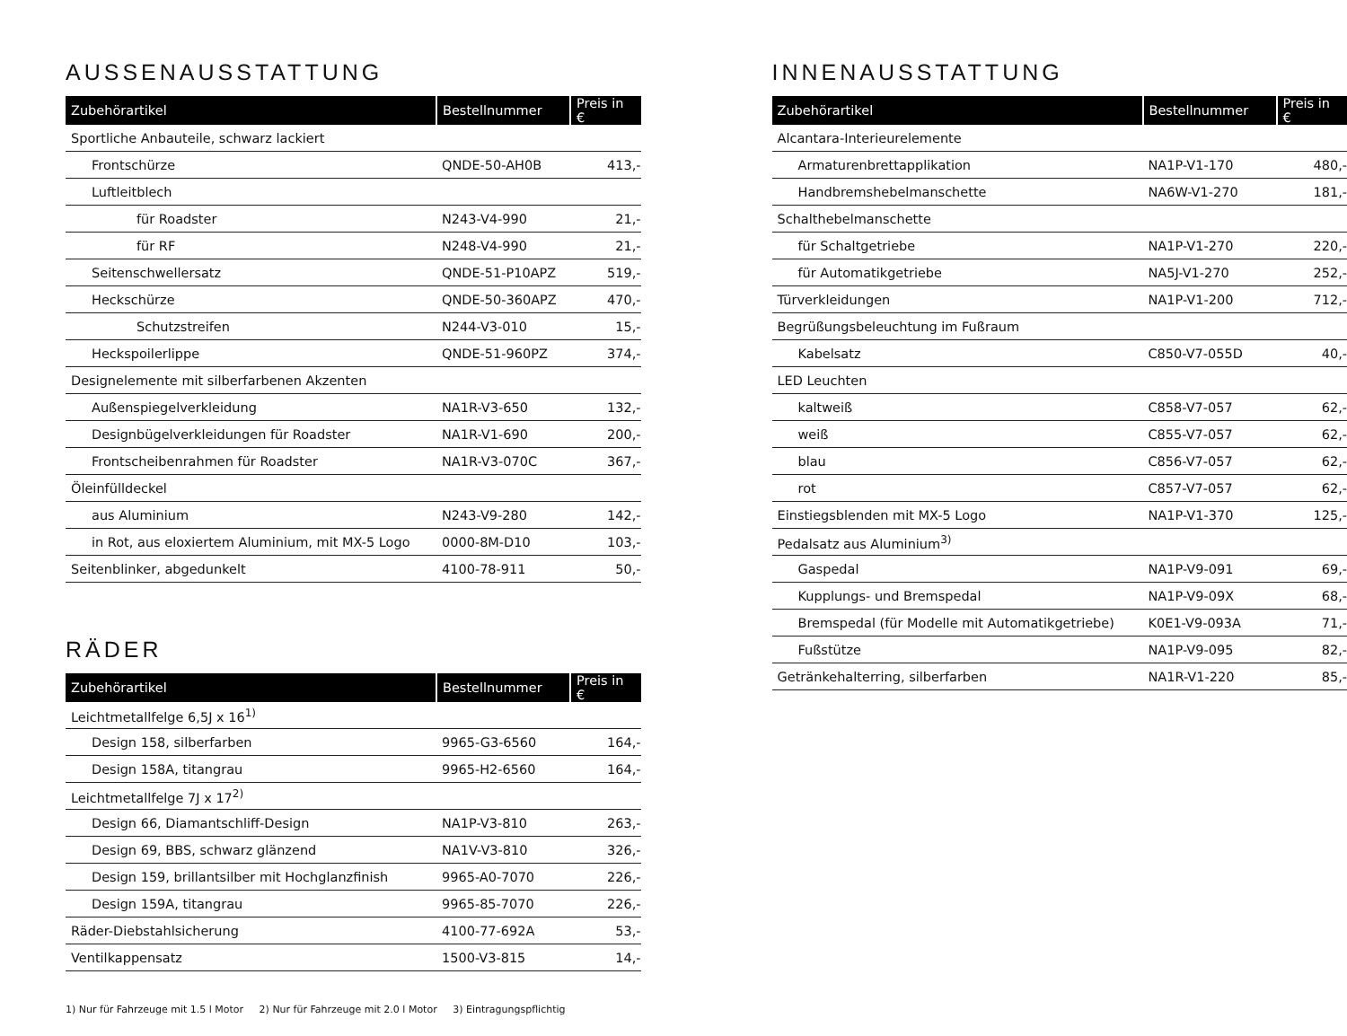AUSSENAUSSTATTUNG
| Zubehörartikel | Bestellnummer | Preis in € |
| --- | --- | --- |
| Sportliche Anbauteile, schwarz lackiert | | |
| Frontschürze | QNDE-50-AH0B | 413,- |
| Luftleitblech | | |
| für Roadster | N243-V4-990 | 21,- |
| für RF | N248-V4-990 | 21,- |
| Seitenschwellersatz | QNDE-51-P10APZ | 519,- |
| Heckschürze | QNDE-50-360APZ | 470,- |
| Schutzstreifen | N244-V3-010 | 15,- |
| Heckspoilerlippe | QNDE-51-960PZ | 374,- |
| Designelemente mit silberfarbenen Akzenten | | |
| Außenspiegelverkleidung | NA1R-V3-650 | 132,- |
| Designbügelverkleidungen für Roadster | NA1R-V1-690 | 200,- |
| Frontscheibenrahmen für Roadster | NA1R-V3-070C | 367,- |
| Öleinfülldeckel | | |
| aus Aluminium | N243-V9-280 | 142,- |
| in Rot, aus eloxiertem Aluminium, mit MX-5 Logo | 0000-8M-D10 | 103,- |
| Seitenblinker, abgedunkelt | 4100-78-911 | 50,- |
RÄDER
| Zubehörartikel | Bestellnummer | Preis in € |
| --- | --- | --- |
| Leichtmetallfelge 6,5J x 16<sup>1)</sup> | | |
| Design 158, silberfarben | 9965-G3-6560 | 164,- |
| Design 158A, titangrau | 9965-H2-6560 | 164,- |
| Leichtmetallfelge 7J x 17<sup>2)</sup> | | |
| Design 66, Diamantschliff-Design | NA1P-V3-810 | 263,- |
| Design 69, BBS, schwarz glänzend | NA1V-V3-810 | 326,- |
| Design 159, brillantsilber mit Hochglanzfinish | 9965-A0-7070 | 226,- |
| Design 159A, titangrau | 9965-85-7070 | 226,- |
| Räder-Diebstahlsicherung | 4100-77-692A | 53,- |
| Ventilkappensatz | 1500-V3-815 | 14,- |
INNENAUSSTATTUNG
| Zubehörartikel | Bestellnummer | Preis in € |
| --- | --- | --- |
| Alcantara-Interieurelemente | | |
| Armaturenbrettapplikation | NA1P-V1-170 | 480,- |
| Handbremshebelmanschette | NA6W-V1-270 | 181,- |
| Schalthebelmanschette | | |
| für Schaltgetriebe | NA1P-V1-270 | 220,- |
| für Automatikgetriebe | NA5J-V1-270 | 252,- |
| Türverkleidungen | NA1P-V1-200 | 712,- |
| Begrüßungsbeleuchtung im Fußraum | | |
| Kabelsatz | C850-V7-055D | 40,- |
| LED Leuchten | | |
| kaltweiß | C858-V7-057 | 62,- |
| weiß | C855-V7-057 | 62,- |
| blau | C856-V7-057 | 62,- |
| rot | C857-V7-057 | 62,- |
| Einstiegsblenden mit MX-5 Logo | NA1P-V1-370 | 125,- |
| Pedalsatz aus Aluminium<sup>3)</sup> | | |
| Gaspedal | NA1P-V9-091 | 69,- |
| Kupplungs- und Bremspedal | NA1P-V9-09X | 68,- |
| Bremspedal (für Modelle mit Automatikgetriebe) | K0E1-V9-093A | 71,- |
| Fußstütze | NA1P-V9-095 | 82,- |
| Getränkehalterring, silberfarben | NA1R-V1-220 | 85,- |
1) Nur für Fahrzeuge mit 1.5 l Motor 2) Nur für Fahrzeuge mit 2.0 l Motor 3) Eintragungspflichtig